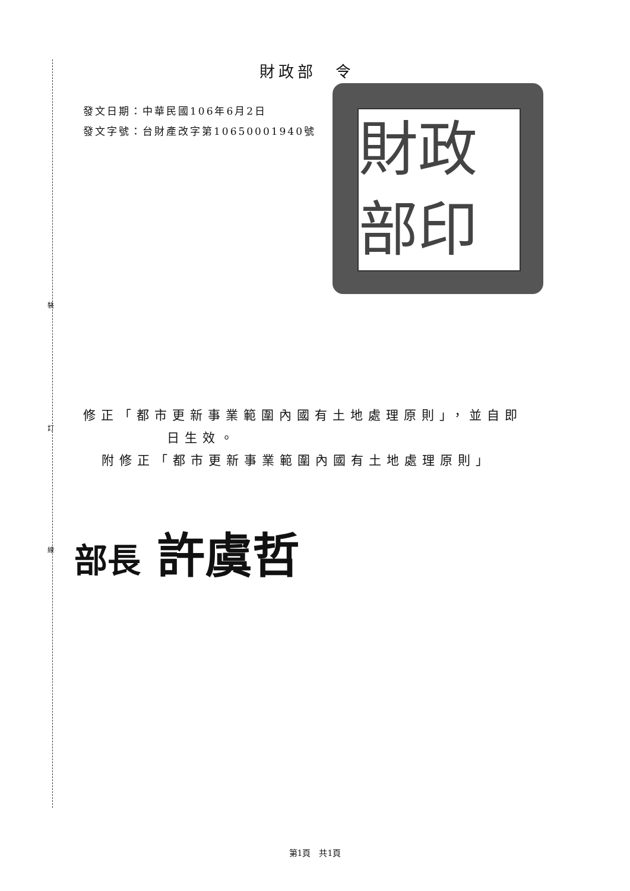裝
訂
線
財政部　令
發文日期：中華民國106年6月2日
發文字號：台財產改字第10650001940號
財政部印
修正「都市更新事業範圍內國有土地處理原則」，並自即
日生效。
附修正「都市更新事業範圍內國有土地處理原則」
部長 許虞哲
第1頁　共1頁